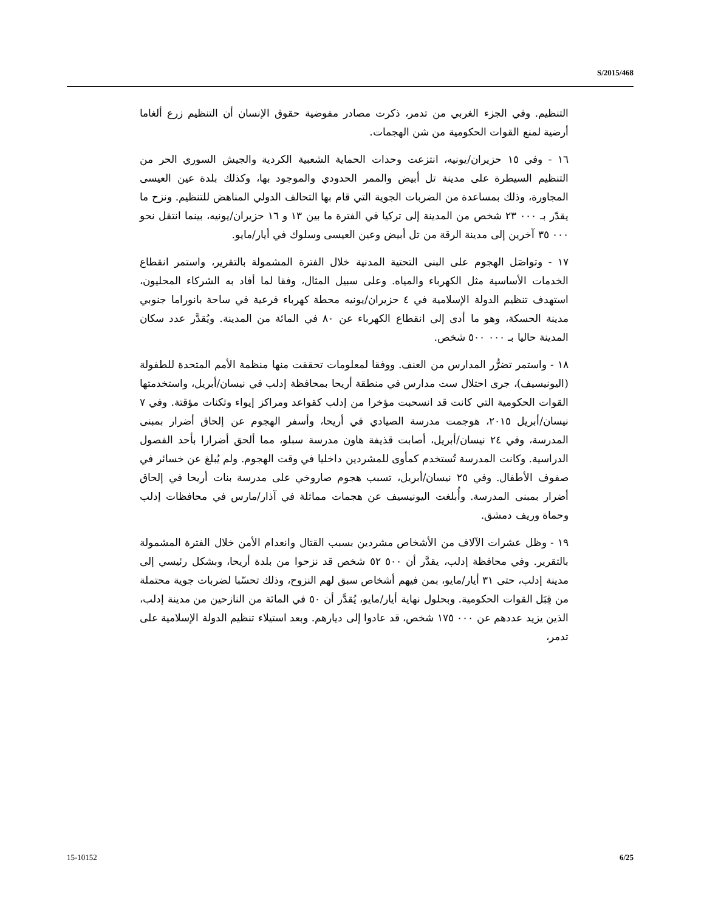S/2015/468
التنظيم. وفي الجزء الغربي من تدمر، ذكرت مصادر مفوضية حقوق الإنسان أن التنظيم زرع ألغاما أرضية لمنع القوات الحكومية من شن الهجمات.
١٦ - وفي ١٥ حزيران/يونيه، انتزعت وحدات الحماية الشعبية الكردية والجيش السوري الحر من التنظيم السيطرة على مدينة تل أبيض والممر الحدودي والموجود بها، وكذلك بلدة عين العيسى المجاورة، وذلك بمساعدة من الضربات الجوية التي قام بها التحالف الدولي المناهض للتنظيم. ونزح ما يقدّر بـ ٠٠٠ ٢٣ شخص من المدينة إلى تركيا في الفترة ما بين ١٣ و ١٦ حزيران/يونيه، بينما انتقل نحو ٠٠٠ ٣٥ آخرين إلى مدينة الرقة من تل أبيض وعين العيسى وسلوك في أيار/مايو.
١٧ - وتواصَل الهجوم على البنى التحتية المدنية خلال الفترة المشمولة بالتقرير، واستمر انقطاع الخدمات الأساسية مثل الكهرباء والمياه. وعلى سبيل المثال، وفقا لما أفاد به الشركاء المحليون، استهدف تنظيم الدولة الإسلامية في ٤ حزيران/يونيه محطة كهرباء فرعية في ساحة بانوراما جنوبي مدينة الحسكة، وهو ما أدى إلى انقطاع الكهرباء عن ٨٠ في المائة من المدينة. ويُقدَّر عدد سكان المدينة حاليا بـ ٠٠٠ ٥٠٠ شخص.
١٨ - واستمر تضرُّر المدارس من العنف. ووفقا لمعلومات تحققت منها منظمة الأمم المتحدة للطفولة (اليونيسيف)، جرى احتلال ست مدارس في منطقة أريحا بمحافظة إدلب في نيسان/أبريل، واستخدمتها القوات الحكومية التي كانت قد انسحبت مؤخرا من إدلب كقواعد ومراكز إيواء وثكنات مؤقتة. وفي ٧ نيسان/أبريل ٢٠١٥، هوجمت مدرسة الصيادي في أريحا، وأسفر الهجوم عن إلحاق أضرار بمبنى المدرسة، وفي ٢٤ نيسان/أبريل، أصابت قذيفة هاون مدرسة سبلو، مما ألحق أضرارا بأحد الفصول الدراسية. وكانت المدرسة تُستخدم كمأوى للمشردين داخليا في وقت الهجوم. ولم يُبلغ عن خسائر في صفوف الأطفال. وفي ٢٥ نيسان/أبريل، تسبب هجوم صاروخي على مدرسة بنات أريحا في إلحاق أضرار بمبنى المدرسة. وأُبلغت اليونيسيف عن هجمات مماثلة في آذار/مارس في محافظات إدلب وحماة وريف دمشق.
١٩ - وظل عشرات الآلاف من الأشخاص مشردين بسبب القتال وانعدام الأمن خلال الفترة المشمولة بالتقرير. وفي محافظة إدلب، يقدَّر أن ٥٠٠ ٥٢ شخص قد نزحوا من بلدة أريحا، وبشكل رئيسي إلى مدينة إدلب، حتى ٣١ أيار/مايو، بمن فيهم أشخاص سبق لهم النزوح، وذلك تحسّبا لضربات جوية محتملة من قِبَل القوات الحكومية. وبحلول نهاية أيار/مايو، يُقدَّر أن ٥٠ في المائة من النازحين من مدينة إدلب، الذين يزيد عددهم عن ٠٠٠ ١٧٥ شخص، قد عادوا إلى ديارهم. وبعد استيلاء تنظيم الدولة الإسلامية على تدمر،
15-10152 6/25